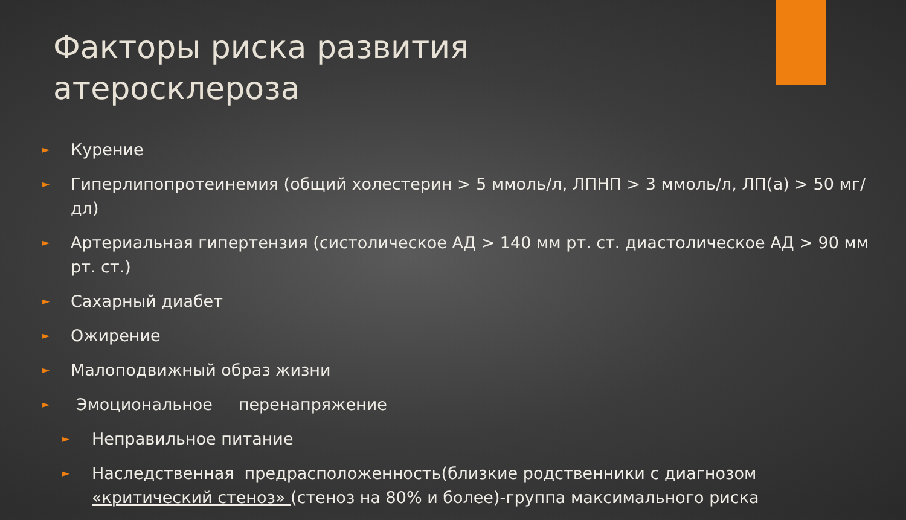Факторы риска развития атеросклероза
► Курение
► Гиперлипопротеинемия (общий холестерин > 5 ммоль/л, ЛПНП > 3 ммоль/л, ЛП(a) > 50 мг/дл)
► Артериальная гипертензия (систолическое АД > 140 мм рт. ст. диастолическое АД > 90 мм рт. ст.)
► Сахарный диабет
► Ожирение
► Малоподвижный образ жизни
► Эмоциональное перенапряжение
► Неправильное питание
► Наследственная предрасположенность(близкие родственники с диагнозом «критический стеноз» (стеноз на 80% и более)-группа максимального риска